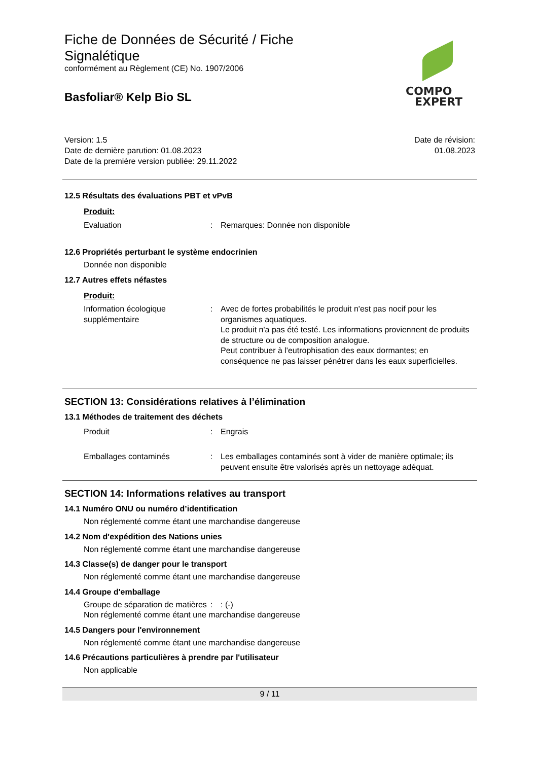Fiche de Données de Sécurité / Fiche Signalétique
conformément au Règlement (CE) No. 1907/2006
Basfoliar® Kelp Bio SL
Version: 1.5
Date de dernière parution: 01.08.2023
Date de la première version publiée: 29.11.2022
Date de révision:
01.08.2023
12.5 Résultats des évaluations PBT et vPvB
Produit:
Evaluation : Remarques: Donnée non disponible
12.6 Propriétés perturbant le système endocrinien
Donnée non disponible
12.7 Autres effets néfastes
Produit:
Information écologique supplémentaire
: Avec de fortes probabilités le produit n'est pas nocif pour les organismes aquatiques.
Le produit n'a pas été testé. Les informations proviennent de produits de structure ou de composition analogue.
Peut contribuer à l'eutrophisation des eaux dormantes; en conséquence ne pas laisser pénétrer dans les eaux superficielles.
SECTION 13: Considérations relatives à l’élimination
13.1 Méthodes de traitement des déchets
Produit : Engrais
Emballages contaminés : Les emballages contaminés sont à vider de manière optimale; ils peuvent ensuite être valorisés après un nettoyage adéquat.
SECTION 14: Informations relatives au transport
14.1 Numéro ONU ou numéro d’identification
Non réglementé comme étant une marchandise dangereuse
14.2 Nom d'expédition des Nations unies
Non réglementé comme étant une marchandise dangereuse
14.3 Classe(s) de danger pour le transport
Non réglementé comme étant une marchandise dangereuse
14.4 Groupe d'emballage
Groupe de séparation de matières
: : (-)
Non réglementé comme étant une marchandise dangereuse
14.5 Dangers pour l'environnement
Non réglementé comme étant une marchandise dangereuse
14.6 Précautions particulières à prendre par l'utilisateur
Non applicable
9 / 11
COMPO
EXPERT